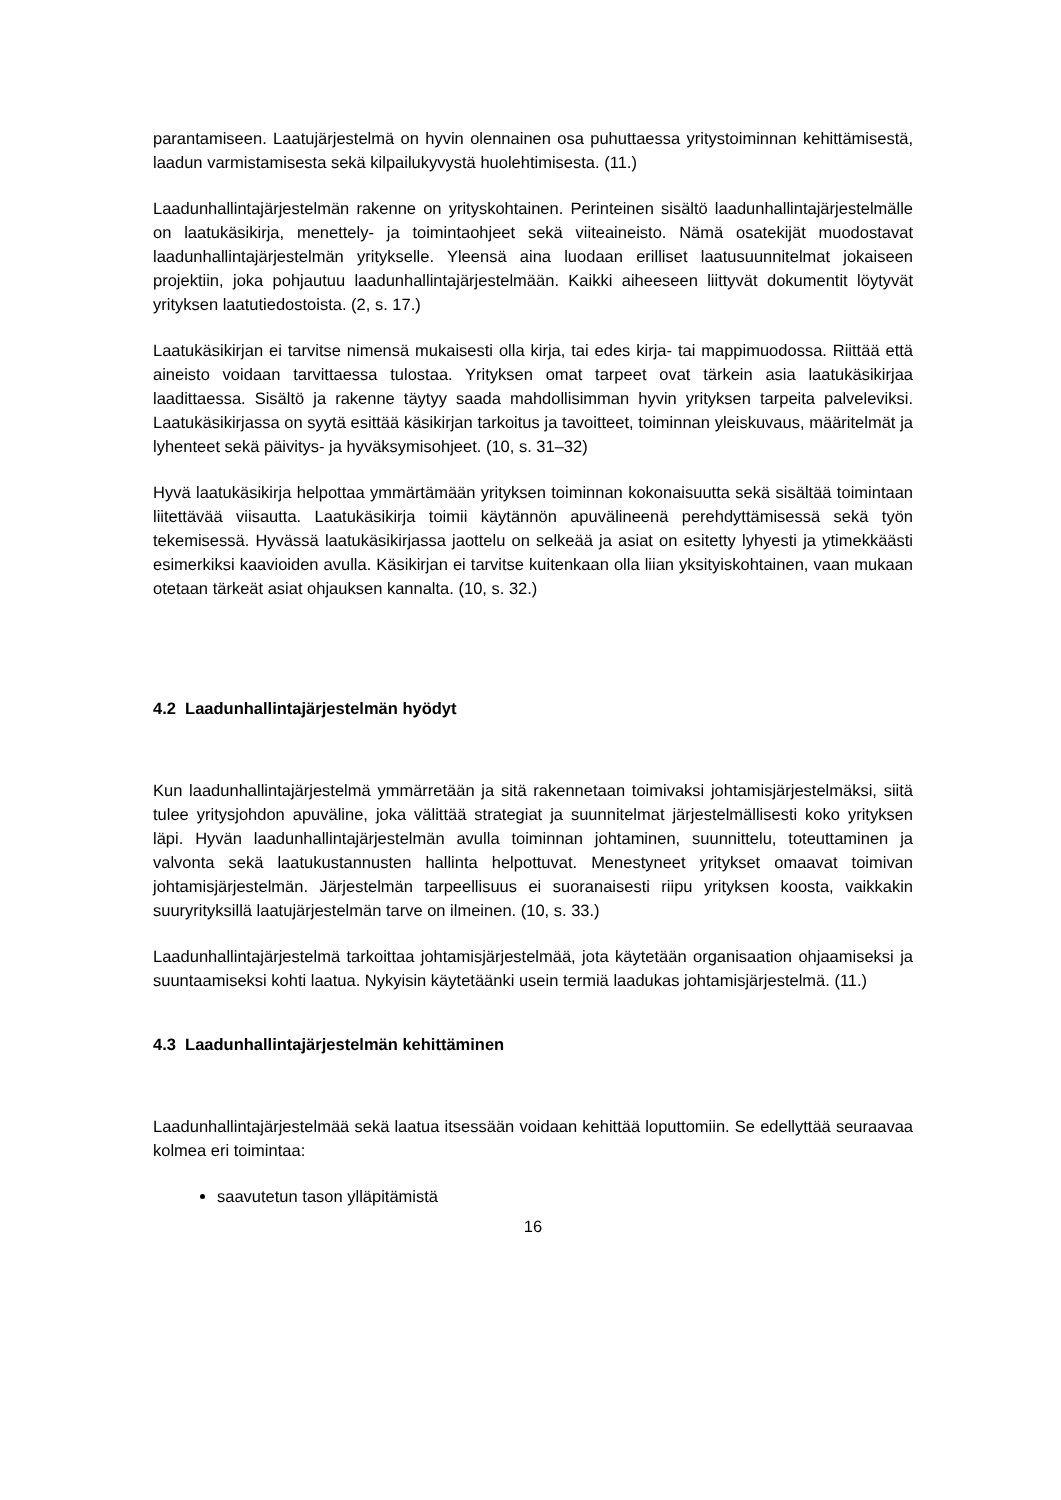parantamiseen. Laatujärjestelmä on hyvin olennainen osa puhuttaessa yritystoiminnan kehittämisestä, laadun varmistamisesta sekä kilpailukyvystä huolehtimisesta. (11.)
Laadunhallintajärjestelmän rakenne on yrityskohtainen. Perinteinen sisältö laadunhallintajärjestelmälle on laatukäsikirja, menettely- ja toimintaohjeet sekä viiteaineisto. Nämä osatekijät muodostavat laadunhallintajärjestelmän yritykselle. Yleensä aina luodaan erilliset laatusuunnitelmat jokaiseen projektiin, joka pohjautuu laadunhallintajärjestelmään. Kaikki aiheeseen liittyvät dokumentit löytyvät yrityksen laatutiedostoista. (2, s. 17.)
Laatukäsikirjan ei tarvitse nimensä mukaisesti olla kirja, tai edes kirja- tai mappimuodossa. Riittää että aineisto voidaan tarvittaessa tulostaa. Yrityksen omat tarpeet ovat tärkein asia laatukäsikirjaa laadittaessa. Sisältö ja rakenne täytyy saada mahdollisimman hyvin yrityksen tarpeita palveleviksi. Laatukäsikirjassa on syytä esittää käsikirjan tarkoitus ja tavoitteet, toiminnan yleiskuvaus, määritelmät ja lyhenteet sekä päivitys- ja hyväksymisohjeet. (10, s. 31–32)
Hyvä laatukäsikirja helpottaa ymmärtämään yrityksen toiminnan kokonaisuutta sekä sisältää toimintaan liitettävää viisautta. Laatukäsikirja toimii käytännön apuvälineenä perehdyttämisessä sekä työn tekemisessä. Hyvässä laatukäsikirjassa jaottelu on selkeää ja asiat on esitetty lyhyesti ja ytimekkäästi esimerkiksi kaavioiden avulla. Käsikirjan ei tarvitse kuitenkaan olla liian yksityiskohtainen, vaan mukaan otetaan tärkeät asiat ohjauksen kannalta. (10, s. 32.)
4.2 Laadunhallintajärjestelmän hyödyt
Kun laadunhallintajärjestelmä ymmärretään ja sitä rakennetaan toimivaksi johtamisjärjestelmäksi, siitä tulee yritysjohdon apuväline, joka välittää strategiat ja suunnitelmat järjestelmällisesti koko yrityksen läpi. Hyvän laadunhallintajärjestelmän avulla toiminnan johtaminen, suunnittelu, toteuttaminen ja valvonta sekä laatukustannusten hallinta helpottuvat. Menestyneet yritykset omaavat toimivan johtamisjärjestelmän. Järjestelmän tarpeellisuus ei suoranaisesti riipu yrityksen koosta, vaikkakin suuryrityksillä laatujärjestelmän tarve on ilmeinen. (10, s. 33.)
Laadunhallintajärjestelmä tarkoittaa johtamisjärjestelmää, jota käytetään organisaation ohjaamiseksi ja suuntaamiseksi kohti laatua. Nykyisin käytetäänki usein termiä laadukas johtamisjärjestelmä. (11.)
4.3 Laadunhallintajärjestelmän kehittäminen
Laadunhallintajärjestelmää sekä laatua itsessään voidaan kehittää loputtomiin. Se edellyttää seuraavaa kolmea eri toimintaa:
saavutetun tason ylläpitämistä
16